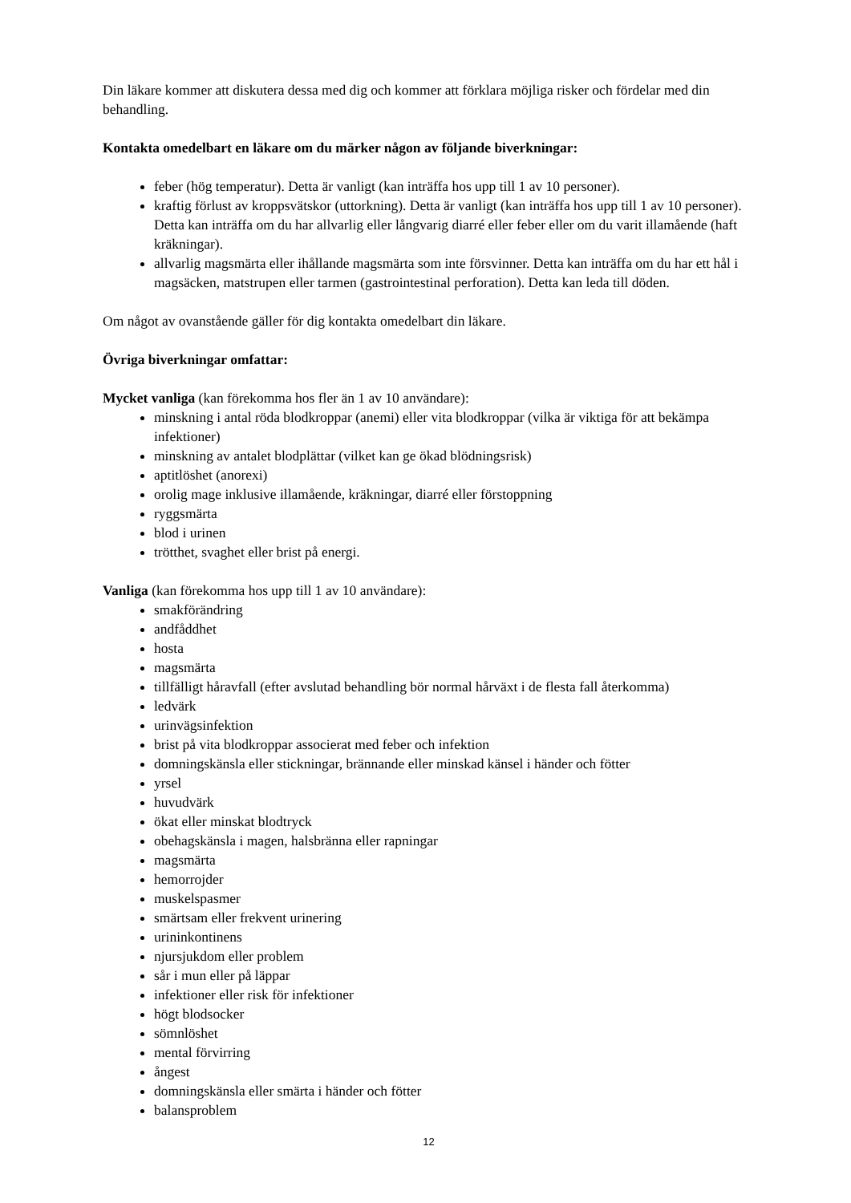Din läkare kommer att diskutera dessa med dig och kommer att förklara möjliga risker och fördelar med din behandling.
Kontakta omedelbart en läkare om du märker någon av följande biverkningar:
feber (hög temperatur). Detta är vanligt (kan inträffa hos upp till 1 av 10 personer).
kraftig förlust av kroppsvätskor (uttorkning). Detta är vanligt (kan inträffa hos upp till 1 av 10 personer). Detta kan inträffa om du har allvarlig eller långvarig diarré eller feber eller om du varit illamående (haft kräkningar).
allvarlig magsmärta eller ihållande magsmärta som inte försvinner. Detta kan inträffa om du har ett hål i magsäcken, matstrupen eller tarmen (gastrointestinal perforation). Detta kan leda till döden.
Om något av ovanstående gäller för dig kontakta omedelbart din läkare.
Övriga biverkningar omfattar:
Mycket vanliga (kan förekomma hos fler än 1 av 10 användare):
minskning i antal röda blodkroppar (anemi) eller vita blodkroppar (vilka är viktiga för att bekämpa infektioner)
minskning av antalet blodplättar (vilket kan ge ökad blödningsrisk)
aptitlöshet (anorexi)
orolig mage inklusive illamående, kräkningar, diarré eller förstoppning
ryggsmärta
blod i urinen
trötthet, svaghet eller brist på energi.
Vanliga (kan förekomma hos upp till 1 av 10 användare):
smakförändring
andfåddhet
hosta
magsmärta
tillfälligt håravfall (efter avslutad behandling bör normal hårväxt i de flesta fall återkomma)
ledvärk
urinvägsinfektion
brist på vita blodkroppar associerat med feber och infektion
domningskänsla eller stickningar, brännande eller minskad känsel i händer och fötter
yrsel
huvudvärk
ökat eller minskat blodtryck
obehagskänsla i magen, halsbränna eller rapningar
magsmärta
hemorrojder
muskelspasmer
smärtsam eller frekvent urinering
urininkontinens
njursjukdom eller problem
sår i mun eller på läppar
infektioner eller risk för infektioner
högt blodsocker
sömnlöshet
mental förvirring
ångest
domningskänsla eller smärta i händer och fötter
balansproblem
12